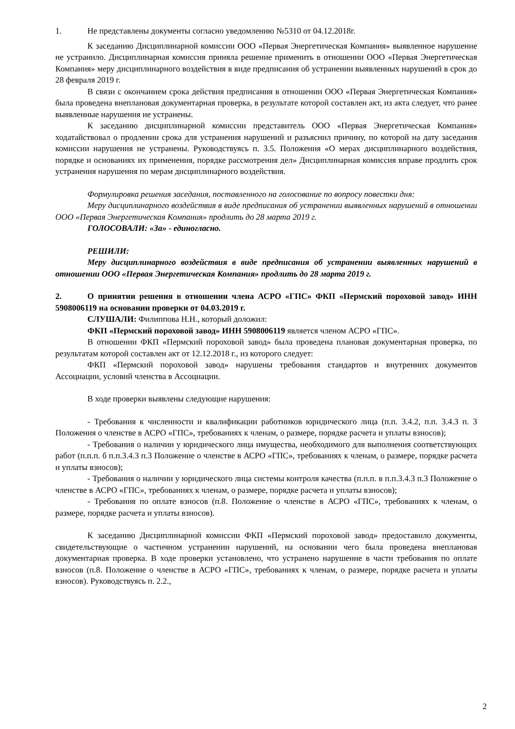1. Не представлены документы согласно уведомлению №5310 от 04.12.2018г.
К заседанию Дисциплинарной комиссии ООО «Первая Энергетическая Компания» выявленное нарушение не устранило. Дисциплинарная комиссия приняла решение применить в отношении ООО «Первая Энергетическая Компания» меру дисциплинарного воздействия в виде предписания об устранении выявленных нарушений в срок до 28 февраля 2019 г.
В связи с окончанием срока действия предписания в отношении ООО «Первая Энергетическая Компания» была проведена внеплановая документарная проверка, в результате которой составлен акт, из акта следует, что ранее выявленные нарушения не устранены.
К заседанию дисциплинарной комиссии представитель ООО «Первая Энергетическая Компания» ходатайствовал о продлении срока для устранения нарушений и разъяснил причину, по которой на дату заседания комиссии нарушения не устранены. Руководствуясь п. 3.5. Положения «О мерах дисциплинарного воздействия, порядке и основаниях их применения, порядке рассмотрения дел» Дисциплинарная комиссия вправе продлить срок устранения нарушения по мерам дисциплинарного воздействия.
Формулировка решения заседания, поставленного на голосование по вопросу повестки дня:
Меру дисциплинарного воздействия в виде предписания об устранении выявленных нарушений в отношении ООО «Первая Энергетическая Компания» продлить до 28 марта 2019 г.
ГОЛОСОВАЛИ: «За» - единогласно.
РЕШИЛИ:
Меру дисциплинарного воздействия в виде предписания об устранении выявленных нарушений в отношении ООО «Первая Энергетическая Компания» продлить до 28 марта 2019 г.
2. О принятии решения в отношении члена АСРО «ГПС» ФКП «Пермский пороховой завод» ИНН 5908006119 на основании проверки от 04.03.2019 г.
СЛУШАЛИ: Филиппова Н.Н., который доложил:
ФКП «Пермский пороховой завод» ИНН 5908006119 является членом АСРО «ГПС».
В отношении ФКП «Пермский пороховой завод» была проведена плановая документарная проверка, по результатам которой составлен акт от 12.12.2018 г., из которого следует:
ФКП «Пермский пороховой завод» нарушены требования стандартов и внутренних документов Ассоциации, условий членства в Ассоциации.
В ходе проверки выявлены следующие нарушения:
- Требования к численности и квалификации работников юридического лица (п.п. 3.4.2, п.п. 3.4.3 п. 3 Положения о членстве в АСРО «ГПС», требованиях к членам, о размере, порядке расчета и уплаты взносов);
- Требования о наличии у юридического лица имущества, необходимого для выполнения соответствующих работ (п.п.п. б п.п.3.4.3 п.3 Положение о членстве в АСРО «ГПС», требованиях к членам, о размере, порядке расчета и уплаты взносов);
- Требования о наличии у юридического лица системы контроля качества (п.п.п. в п.п.3.4.3 п.3 Положение о членстве в АСРО «ГПС», требованиях к членам, о размере, порядке расчета и уплаты взносов);
- Требования по оплате взносов (п.8. Положение о членстве в АСРО «ГПС», требованиях к членам, о размере, порядке расчета и уплаты взносов).
К заседанию Дисциплинарной комиссии ФКП «Пермский пороховой завод» предоставило документы, свидетельствующие о частичном устранении нарушений, на основании чего была проведена внеплановая документарная проверка. В ходе проверки установлено, что устранено нарушение в части требования по оплате взносов (п.8. Положение о членстве в АСРО «ГПС», требованиях к членам, о размере, порядке расчета и уплаты взносов). Руководствуясь п. 2.2.,
2